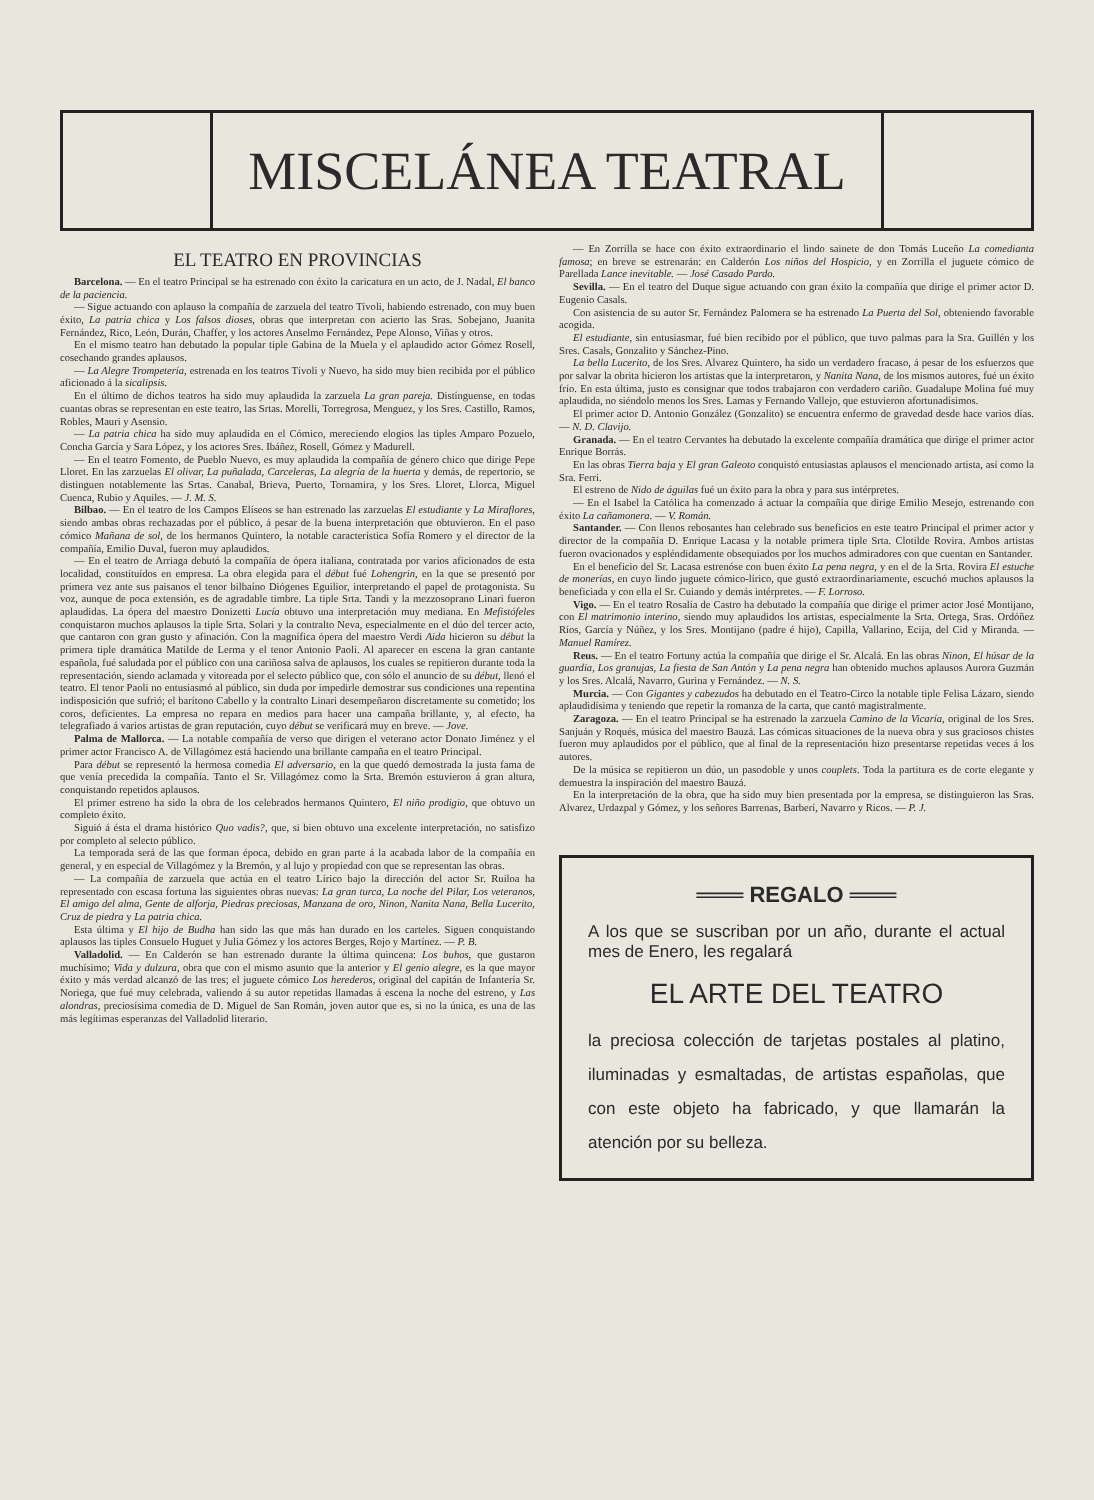MISCELÁNEA TEATRAL
EL TEATRO EN PROVINCIAS
Barcelona. — En el teatro Principal se ha estrenado con éxito la caricatura en un acto, de J. Nadal, El banco de la paciencia.
— Sigue actuando con aplauso la compañía de zarzuela del teatro Tívoli, habiendo estrenado, con muy buen éxito, La patria chica y Los falsos dioses, obras que interpretan con acierto las Sras. Sobejano, Juanita Fernández, Rico, León, Durán, Chaffer, y los actores Anselmo Fernández, Pepe Alonso, Viñas y otros.
En el mismo teatro han debutado la popular tiple Gabina de la Muela y el aplaudido actor Gómez Rosell, cosechando grandes aplausos.
— La Alegre Trompetería, estrenada en los teatros Tívoli y Nuevo, ha sido muy bien recibida por el público aficionado á la sicalipsis.
En el último de dichos teatros ha sido muy aplaudida la zarzuela La gran pareja. Distínguense, en todas cuantas obras se representan en este teatro, las Srtas. Morelli, Torregrosa, Menguez, y los Sres. Castillo, Ramos, Robles, Mauri y Asensio.
— La patria chica ha sido muy aplaudida en el Cómico, mereciendo elogios las tiples Amparo Pozuelo, Concha García y Sara López, y los actores Sres. Ibáñez, Rosell, Gómez y Madurell.
— En el teatro Fomento, de Pueblo Nuevo, es muy aplaudida la compañía de género chico que dirige Pepe Lloret. En las zarzuelas El olivar, La puñalada, Carceleras, La alegría de la huerta y demás, de repertorio, se distinguen notablemente las Srtas. Canabal, Brieva, Puerto, Tornamira, y los Sres. Lloret, Llorca, Miguel Cuenca, Rubio y Aquiles. — J. M. S.
Bilbao. — En el teatro de los Campos Elíseos se han estrenado las zarzuelas El estudiante y La Miraflores, siendo ambas obras rechazadas por el público, á pesar de la buena interpretación que obtuvieron. En el paso cómico Mañana de sol, de los hermanos Quintero, la notable característica Sofía Romero y el director de la compañía, Emilio Duval, fueron muy aplaudidos.
— En el teatro de Arriaga debutó la compañía de ópera italiana, contratada por varios aficionados de esta localidad, constituídos en empresa. La obra elegida para el début fué Lohengrin, en la que se presentó por primera vez ante sus paisanos el tenor bilbaíno Diógenes Eguilior, interpretando el papel de protagonista. Su voz, aunque de poca extensión, es de agradable timbre. La tiple Srta. Tandi y la mezzosoprano Linari fueron aplaudidas. La ópera del maestro Donizetti Lucía obtuvo una interpretación muy mediana. En Mefistófeles conquistaron muchos aplausos la tiple Srta. Solari y la contralto Neva, especialmente en el dúo del tercer acto, que cantaron con gran gusto y afinación. Con la magnífica ópera del maestro Verdi Aida hicieron su début la primera tiple dramática Matilde de Lerma y el tenor Antonio Paoli. Al aparecer en escena la gran cantante española, fué saludada por el público con una cariñosa salva de aplausos, los cuales se repitieron durante toda la representación, siendo aclamada y vitoreada por el selecto público que, con sólo el anuncio de su début, llenó el teatro. El tenor Paoli no entusiasmó al público, sin duda por impedirle demostrar sus condiciones una repentina indisposición que sufrió; el barítono Cabello y la contralto Linari desempeñaron discretamente su cometido; los coros, deficientes. La empresa no repara en medios para hacer una campaña brillante, y, al efecto, ha telegrafiado á varios artistas de gran reputación, cuyo début se verificará muy en breve. — Jove.
Palma de Mallorca. — La notable compañía de verso que dirigen el veterano actor Donato Jiménez y el primer actor Francisco A. de Villagómez está haciendo una brillante campaña en el teatro Principal.
Para début se representó la hermosa comedia El adversario, en la que quedó demostrada la justa fama de que venía precedida la compañía. Tanto el Sr. Villagómez como la Srta. Bremón estuvieron á gran altura, conquistando repetidos aplausos.
El primer estreno ha sido la obra de los celebrados hermanos Quintero, El niño prodigio, que obtuvo un completo éxito.
Siguió á ésta el drama histórico Quo vadis?, que, si bien obtuvo una excelente interpretación, no satisfizo por completo al selecto público.
La temporada será de las que forman época, debido en gran parte á la acabada labor de la compañía en general, y en especial de Villagómez y la Bremón, y al lujo y propiedad con que se representan las obras.
— La compañía de zarzuela que actúa en el teatro Lírico bajo la dirección del actor Sr. Ruiloa ha representado con escasa fortuna las siguientes obras nuevas: La gran turca, La noche del Pilar, Los veteranos, El amigo del alma, Gente de alforja, Piedras preciosas, Manzana de oro, Ninon, Nanita Nana, Bella Lucerito, Cruz de piedra y La patria chica.
Esta última y El hijo de Budha han sido las que más han durado en los carteles. Siguen conquistando aplausos las tiples Consuelo Huguet y Julia Gómez y los actores Berges, Rojo y Martínez. — P. B.
Valladolid. — En Calderón se han estrenado durante la última quincena: Los buhos, que gustaron muchísimo; Vida y dulzura, obra que con el mismo asunto que la anterior y El genio alegre, es la que mayor éxito y más verdad alcanzó de las tres; el juguete cómico Los herederos, original del capitán de Infantería Sr. Noriega, que fué muy celebrada, valiendo á su autor repetidas llamadas á escena la noche del estreno, y Las alondras, preciosísima comedia de D. Miguel de San Román, joven autor que es, si no la única, es una de las más legítimas esperanzas del Valladolid literario.
— En Zorrilla se hace con éxito extraordinario el lindo sainete de don Tomás Luceño La comedianta famosa; en breve se estrenarán: en Calderón Los niños del Hospicio, y en Zorrilla el juguete cómico de Parellada Lance inevitable. — José Casado Pardo.
Sevilla. — En el teatro del Duque sigue actuando con gran éxito la compañía que dirige el primer actor D. Eugenio Casals.
Con asistencia de su autor Sr. Fernández Palomera se ha estrenado La Puerta del Sol, obteniendo favorable acogida.
El estudiante, sin entusiasmar, fué bien recibido por el público, que tuvo palmas para la Sra. Guillén y los Sres. Casals, Gonzalito y Sánchez-Pino.
La bella Lucerito, de los Sres. Alvarez Quintero, ha sido un verdadero fracaso, á pesar de los esfuerzos que por salvar la obrita hicieron los artistas que la interpretaron, y Nanita Nana, de los mismos autores, fué un éxito frío. En esta última, justo es consignar que todos trabajaron con verdadero cariño. Guadalupe Molina fué muy aplaudida, no siéndolo menos los Sres. Lamas y Fernando Vallejo, que estuvieron afortunadísimos.
El primer actor D. Antonio González (Gonzalito) se encuentra enfermo de gravedad desde hace varios días. — N. D. Clavijo.
Granada. — En el teatro Cervantes ha debutado la excelente compañía dramática que dirige el primer actor Enrique Borrás.
En las obras Tierra baja y El gran Galeoto conquistó entusiastas aplausos el mencionado artista, así como la Sra. Ferri.
El estreno de Nido de águilas fué un éxito para la obra y para sus intérpretes.
— En el Isabel la Católica ha comenzado á actuar la compañía que dirige Emilio Mesejo, estrenando con éxito La cañamonera. — V. Román.
Santander. — Con llenos rebosantes han celebrado sus beneficios en este teatro Principal el primer actor y director de la compañía D. Enrique Lacasa y la notable primera tiple Srta. Clotilde Rovira. Ambos artistas fueron ovacionados y espléndidamente obsequiados por los muchos admiradores con que cuentan en Santander.
En el beneficio del Sr. Lacasa estrenóse con buen éxito La pena negra, y en el de la Srta. Rovira El estuche de monerías, en cuyo lindo juguete cómico-lírico, que gustó extraordinariamente, escuchó muchos aplausos la beneficiada y con ella el Sr. Cuiando y demás intérpretes. — F. Lorroso.
Vigo. — En el teatro Rosalía de Castro ha debutado la compañía que dirige el primer actor José Montijano, con El matrimonio interino, siendo muy aplaudidos los artistas, especialmente la Srta. Ortega, Sras. Ordóñez Ríos, García y Núñez, y los Sres. Montijano (padre é hijo), Capilla, Vallarino, Ecija, del Cid y Miranda. — Manuel Ramírez.
Reus. — En el teatro Fortuny actúa la compañía que dirige el Sr. Alcalá. En las obras Ninon, El húsar de la guardia, Los granujas, La fiesta de San Antón y La pena negra han obtenido muchos aplausos Aurora Guzmán y los Sres. Alcalá, Navarro, Gurina y Fernández. — N. S.
Murcia. — Con Gigantes y cabezudos ha debutado en el Teatro-Circo la notable tiple Felisa Lázaro, siendo aplaudidísima y teniendo que repetir la romanza de la carta, que cantó magistralmente.
Zaragoza. — En el teatro Principal se ha estrenado la zarzuela Camino de la Vicaría, original de los Sres. Sanjuán y Roqués, música del maestro Bauzá. Las cómicas situaciones de la nueva obra y sus graciosos chistes fueron muy aplaudidos por el público, que al final de la representación hizo presentarse repetidas veces á los autores.
De la música se repitieron un dúo, un pasodoble y unos couplets. Toda la partitura es de corte elegante y demuestra la inspiración del maestro Bauzá.
En la interpretación de la obra, que ha sido muy bien presentada por la empresa, se distinguieron las Sras. Alvarez, Urdazpal y Gómez, y los señores Barrenas, Barberí, Navarro y Ricos. — P. J.
═══ REGALO ═══
A los que se suscriban por un año, durante el actual mes de Enero, les regalará
EL ARTE DEL TEATRO
la preciosa colección de tarjetas postales al platino, iluminadas y esmaltadas, de artistas españolas, que con este objeto ha fabricado, y que llamarán la atención por su belleza.